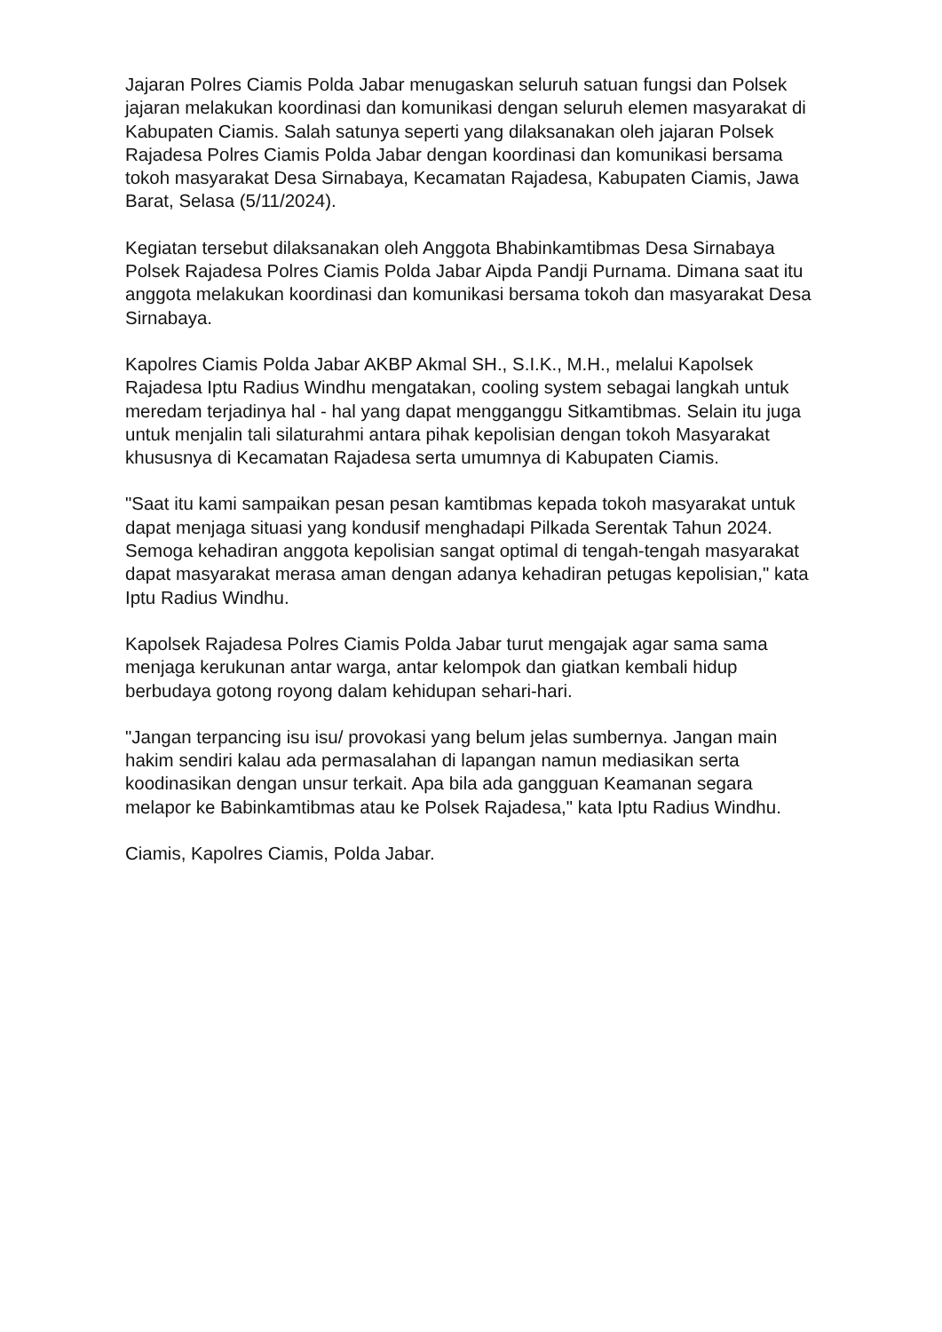Jajaran Polres Ciamis Polda Jabar menugaskan seluruh satuan fungsi dan Polsek jajaran melakukan koordinasi dan komunikasi dengan seluruh elemen masyarakat di Kabupaten Ciamis. Salah satunya seperti yang dilaksanakan oleh jajaran Polsek Rajadesa Polres Ciamis Polda Jabar dengan koordinasi dan komunikasi bersama tokoh masyarakat Desa Sirnabaya, Kecamatan Rajadesa, Kabupaten Ciamis, Jawa Barat, Selasa (5/11/2024).
Kegiatan tersebut dilaksanakan oleh Anggota Bhabinkamtibmas Desa Sirnabaya Polsek Rajadesa Polres Ciamis Polda Jabar Aipda Pandji Purnama. Dimana saat itu anggota melakukan koordinasi dan komunikasi bersama tokoh dan masyarakat Desa Sirnabaya.
Kapolres Ciamis Polda Jabar AKBP Akmal SH., S.I.K., M.H., melalui Kapolsek Rajadesa Iptu Radius Windhu mengatakan, cooling system sebagai langkah untuk meredam terjadinya hal - hal yang dapat mengganggu Sitkamtibmas. Selain itu juga untuk menjalin tali silaturahmi antara pihak kepolisian dengan tokoh Masyarakat khususnya di Kecamatan Rajadesa serta umumnya di Kabupaten Ciamis.
"Saat itu kami sampaikan pesan pesan kamtibmas kepada tokoh masyarakat untuk dapat menjaga situasi yang kondusif menghadapi Pilkada Serentak Tahun 2024. Semoga kehadiran anggota kepolisian sangat optimal di tengah-tengah masyarakat dapat masyarakat merasa aman dengan adanya kehadiran petugas kepolisian," kata Iptu Radius Windhu.
Kapolsek Rajadesa Polres Ciamis Polda Jabar turut mengajak agar sama sama menjaga kerukunan antar warga, antar kelompok dan giatkan kembali hidup berbudaya gotong royong dalam kehidupan sehari-hari.
"Jangan terpancing isu isu/ provokasi yang belum jelas sumbernya. Jangan main hakim sendiri kalau ada permasalahan di lapangan namun mediasikan serta koodinasikan dengan unsur terkait. Apa bila ada gangguan Keamanan segara melapor ke Babinkamtibmas atau ke Polsek Rajadesa," kata Iptu Radius Windhu.
Ciamis, Kapolres Ciamis, Polda Jabar.